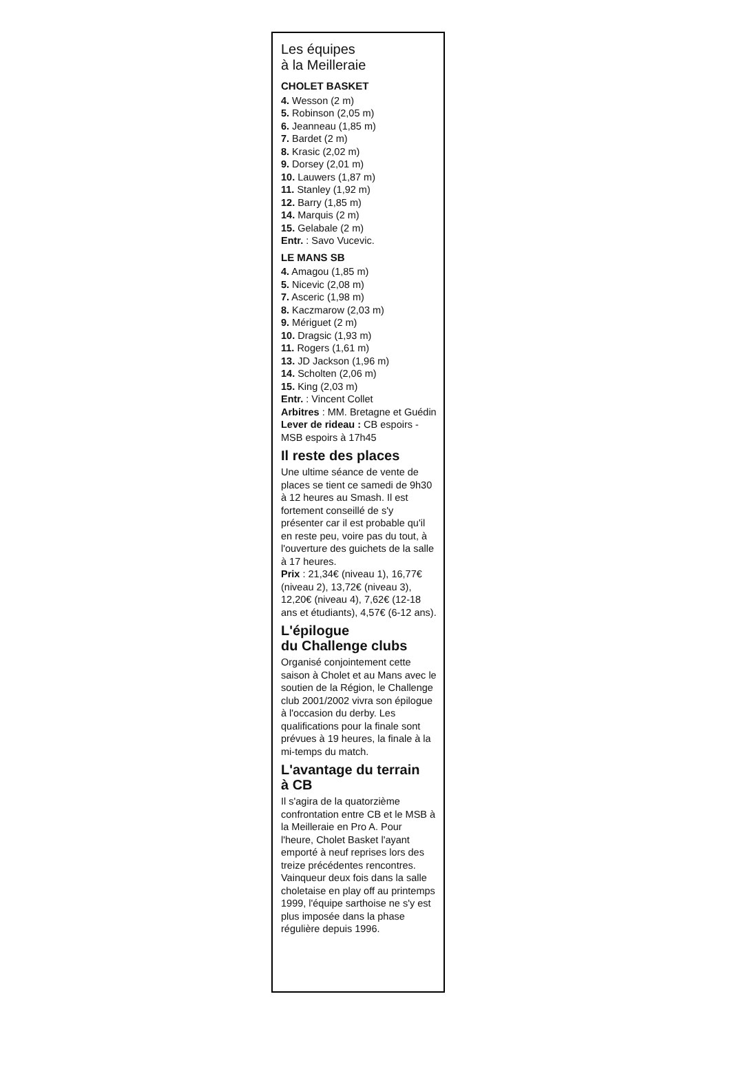Les équipes
à la Meilleraie
CHOLET BASKET
4. Wesson (2 m)
5. Robinson (2,05 m)
6. Jeanneau (1,85 m)
7. Bardet (2 m)
8. Krasic (2,02 m)
9. Dorsey (2,01 m)
10. Lauwers (1,87 m)
11. Stanley (1,92 m)
12. Barry (1,85 m)
14. Marquis (2 m)
15. Gelabale (2 m)
Entr. : Savo Vucevic.
LE MANS SB
4. Amagou (1,85 m)
5. Nicevic (2,08 m)
7. Asceric (1,98 m)
8. Kaczmarow (2,03 m)
9. Mériguet (2 m)
10. Dragsic (1,93 m)
11. Rogers (1,61 m)
13. JD Jackson (1,96 m)
14. Scholten (2,06 m)
15. King (2,03 m)
Entr. : Vincent Collet
Arbitres : MM. Bretagne et Guédin
Lever de rideau : CB espoirs - MSB espoirs à 17h45
Il reste des places
Une ultime séance de vente de places se tient ce samedi de 9h30 à 12 heures au Smash. Il est fortement conseillé de s'y présenter car il est probable qu'il en reste peu, voire pas du tout, à l'ouverture des guichets de la salle à 17 heures.
Prix : 21,34€ (niveau 1), 16,77€ (niveau 2), 13,72€ (niveau 3), 12,20€ (niveau 4), 7,62€ (12-18 ans et étudiants), 4,57€ (6-12 ans).
L'épilogue
du Challenge clubs
Organisé conjointement cette saison à Cholet et au Mans avec le soutien de la Région, le Challenge club 2001/2002 vivra son épilogue à l'occasion du derby. Les qualifications pour la finale sont prévues à 19 heures, la finale à la mi-temps du match.
L'avantage du terrain
à CB
Il s'agira de la quatorzième confrontation entre CB et le MSB à la Meilleraie en Pro A. Pour l'heure, Cholet Basket l'ayant emporté à neuf reprises lors des treize précédentes rencontres. Vainqueur deux fois dans la salle choletaise en play off au printemps 1999, l'équipe sarthoise ne s'y est plus imposée dans la phase régulière depuis 1996.